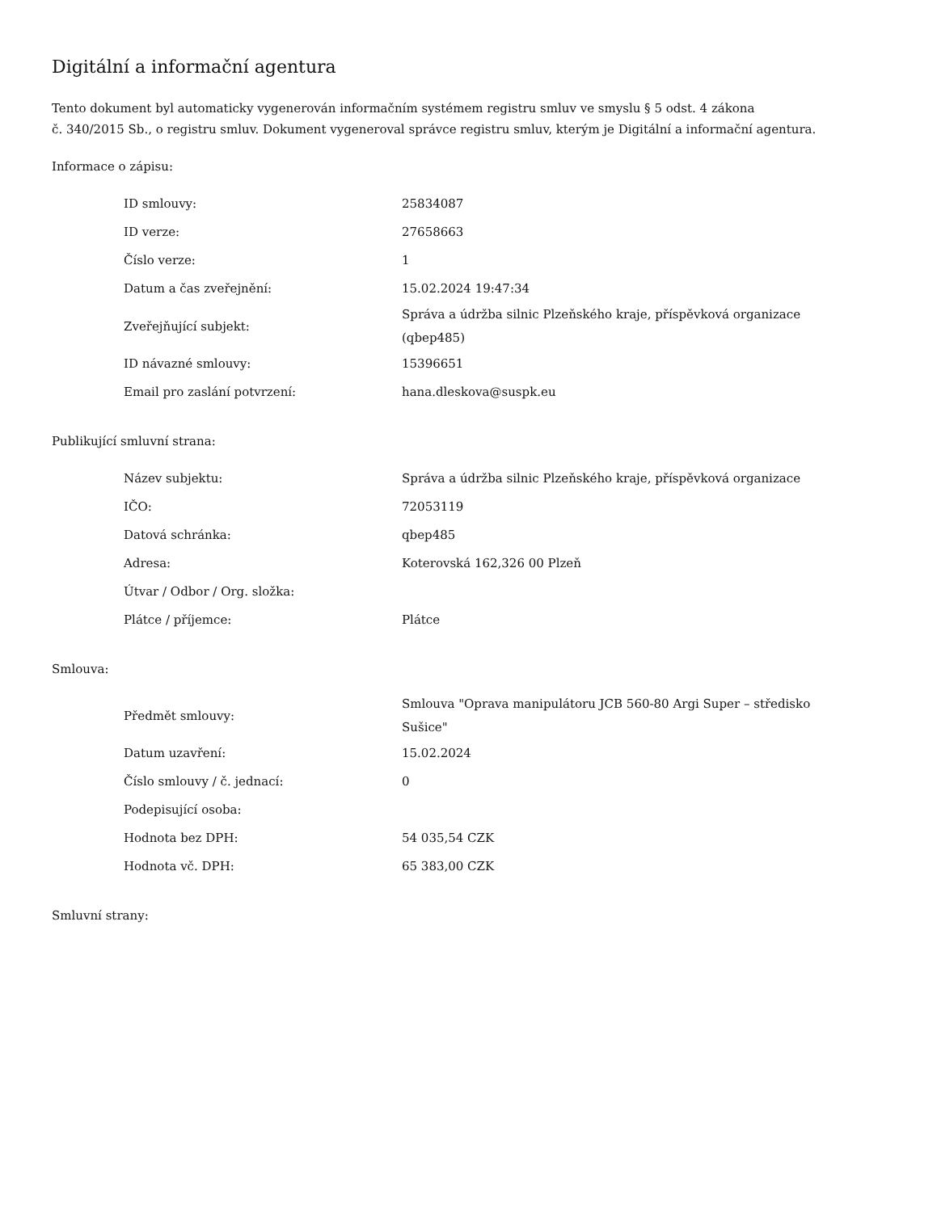Digitální a informační agentura
Tento dokument byl automaticky vygenerován informačním systémem registru smluv ve smyslu § 5 odst. 4 zákona
č. 340/2015 Sb., o registru smluv. Dokument vygeneroval správce registru smluv, kterým je Digitální a informační agentura.
Informace o zápisu:
| ID smlouvy: | 25834087 |
| ID verze: | 27658663 |
| Číslo verze: | 1 |
| Datum a čas zveřejnění: | 15.02.2024 19:47:34 |
| Zveřejňující subjekt: | Správa a údržba silnic Plzeňského kraje, příspěvková organizace (qbep485) |
| ID návazné smlouvy: | 15396651 |
| Email pro zaslání potvrzení: | hana.dleskova@suspk.eu |
Publikující smluvní strana:
| Název subjektu: | Správa a údržba silnic Plzeňského kraje, příspěvková organizace |
| IČO: | 72053119 |
| Datová schránka: | qbep485 |
| Adresa: | Koterovská 162,326 00 Plzeň |
| Útvar / Odbor / Org. složka: | |
| Plátce / příjemce: | Plátce |
Smlouva:
| Předmět smlouvy: | Smlouva "Oprava manipulátoru JCB 560-80 Argi Super – středisko Sušice" |
| Datum uzavření: | 15.02.2024 |
| Číslo smlouvy / č. jednací: | 0 |
| Podepisující osoba: | |
| Hodnota bez DPH: | 54 035,54 CZK |
| Hodnota vč. DPH: | 65 383,00 CZK |
Smluvní strany: